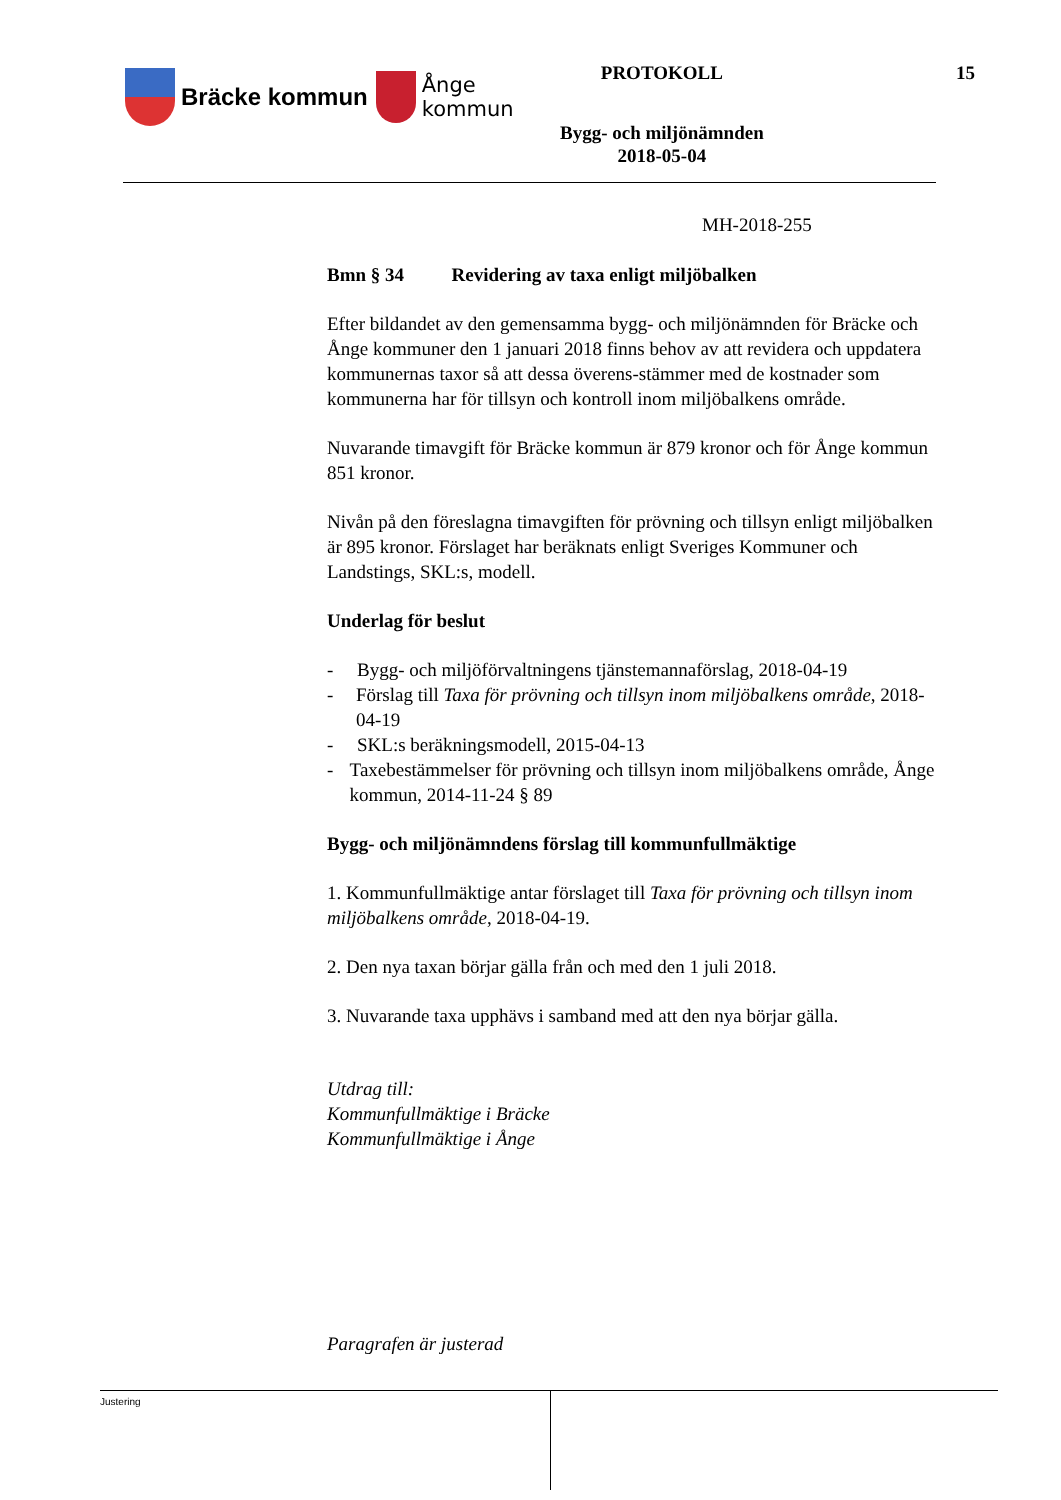Bräcke kommun
Ånge
kommun
PROTOKOLL
Bygg- och miljönämnden
2018-05-04
15
MH-2018-255
Bmn § 34 Revidering av taxa enligt miljöbalken
Efter bildandet av den gemensamma bygg- och miljönämnden för Bräcke och Ånge kommuner den 1 januari 2018 finns behov av att revidera och uppdatera kommunernas taxor så att dessa överens-stämmer med de kostnader som kommunerna har för tillsyn och kontroll inom miljöbalkens område.
Nuvarande timavgift för Bräcke kommun är 879 kronor och för Ånge kommun 851 kronor.
Nivån på den föreslagna timavgiften för prövning och tillsyn enligt miljöbalken är 895 kronor. Förslaget har beräknats enligt Sveriges Kommuner och Landstings, SKL:s, modell.
Underlag för beslut
- Bygg- och miljöförvaltningens tjänstemannaförslag, 2018-04-19
- Förslag till Taxa för prövning och tillsyn inom miljöbalkens område, 2018-04-19
- SKL:s beräkningsmodell, 2015-04-13
- Taxebestämmelser för prövning och tillsyn inom miljöbalkens område, Ånge kommun, 2014-11-24 § 89
Bygg- och miljönämndens förslag till kommunfullmäktige
1. Kommunfullmäktige antar förslaget till Taxa för prövning och tillsyn inom miljöbalkens område, 2018-04-19.
2. Den nya taxan börjar gälla från och med den 1 juli 2018.
3. Nuvarande taxa upphävs i samband med att den nya börjar gälla.
Utdrag till:
Kommunfullmäktige i Bräcke
Kommunfullmäktige i Ånge
Paragrafen är justerad
Justering